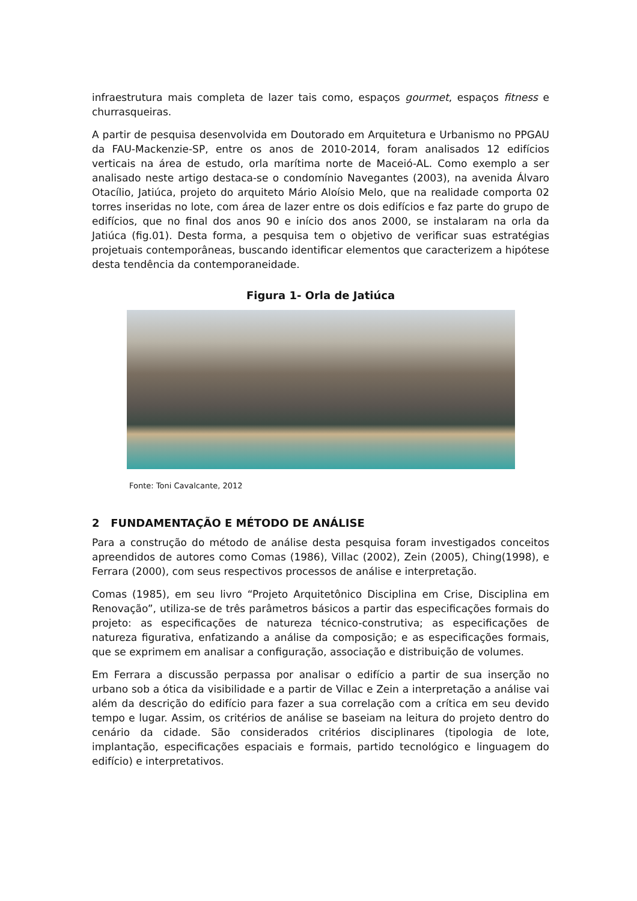infraestrutura mais completa de lazer tais como, espaços gourmet, espaços fitness e churrasqueiras.
A partir de pesquisa desenvolvida em Doutorado em Arquitetura e Urbanismo no PPGAU da FAU-Mackenzie-SP, entre os anos de 2010-2014, foram analisados 12 edifícios verticais na área de estudo, orla marítima norte de Maceió-AL. Como exemplo a ser analisado neste artigo destaca-se o condomínio Navegantes (2003), na avenida Álvaro Otacílio, Jatiúca, projeto do arquiteto Mário Aloísio Melo, que na realidade comporta 02 torres inseridas no lote, com área de lazer entre os dois edifícios e faz parte do grupo de edifícios, que no final dos anos 90 e início dos anos 2000, se instalaram na orla da Jatiúca (fig.01). Desta forma, a pesquisa tem o objetivo de verificar suas estratégias projetuais contemporâneas, buscando identificar elementos que caracterizem a hipótese desta tendência da contemporaneidade.
Figura 1- Orla de Jatiúca
Fonte: Toni Cavalcante, 2012
2 FUNDAMENTAÇÃO E MÉTODO DE ANÁLISE
Para a construção do método de análise desta pesquisa foram investigados conceitos apreendidos de autores como Comas (1986), Villac (2002), Zein (2005), Ching(1998), e Ferrara (2000), com seus respectivos processos de análise e interpretação.
Comas (1985), em seu livro “Projeto Arquitetônico Disciplina em Crise, Disciplina em Renovação”, utiliza-se de três parâmetros básicos a partir das especificações formais do projeto: as especificações de natureza técnico-construtiva; as especificações de natureza figurativa, enfatizando a análise da composição; e as especificações formais, que se exprimem em analisar a configuração, associação e distribuição de volumes.
Em Ferrara a discussão perpassa por analisar o edifício a partir de sua inserção no urbano sob a ótica da visibilidade e a partir de Villac e Zein a interpretação a análise vai além da descrição do edifício para fazer a sua correlação com a crítica em seu devido tempo e lugar. Assim, os critérios de análise se baseiam na leitura do projeto dentro do cenário da cidade. São considerados critérios disciplinares (tipologia de lote, implantação, especificações espaciais e formais, partido tecnológico e linguagem do edifício) e interpretativos.